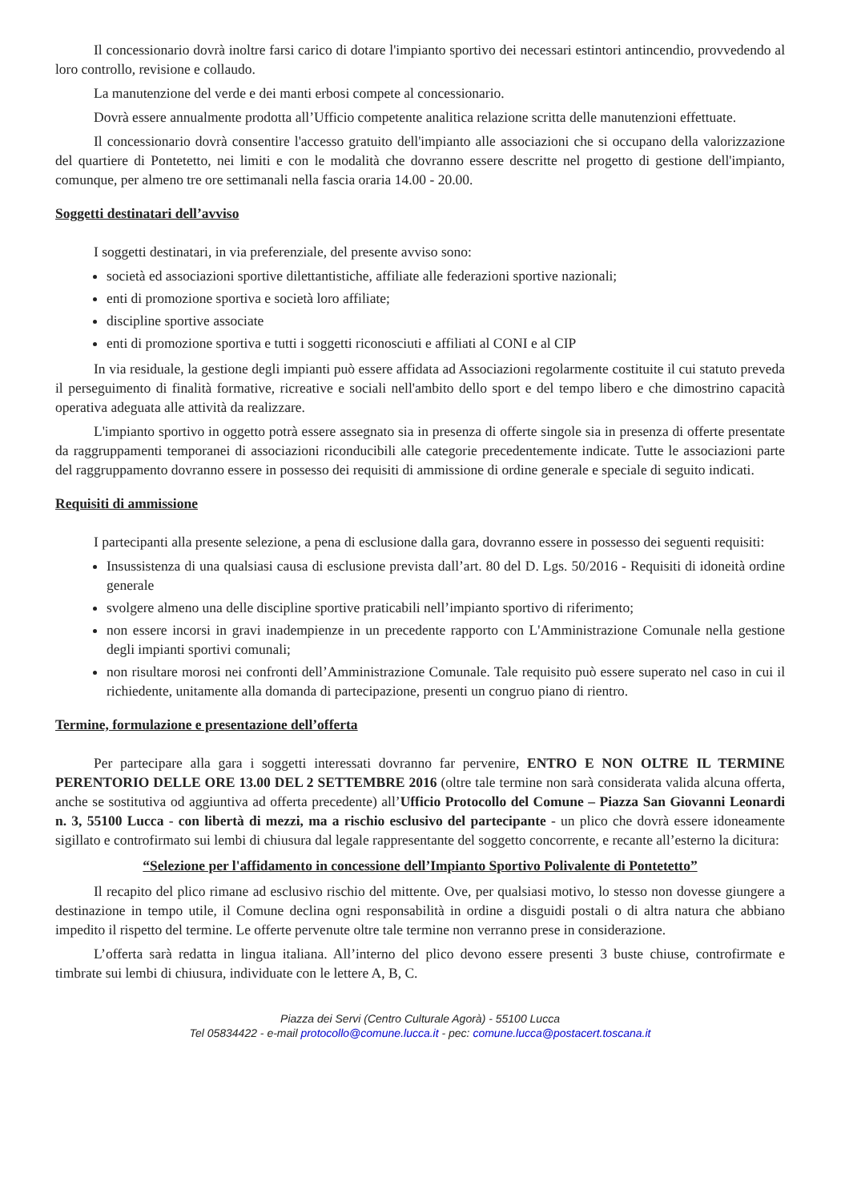Il concessionario dovrà inoltre farsi carico di dotare l'impianto sportivo dei necessari estintori antincendio, provvedendo al loro controllo, revisione e collaudo.
La manutenzione del verde e dei manti erbosi compete al concessionario.
Dovrà essere annualmente prodotta all’Ufficio competente analitica relazione scritta delle manutenzioni effettuate.
Il concessionario dovrà consentire l'accesso gratuito dell'impianto alle associazioni che si occupano della valorizzazione del quartiere di Pontetetto, nei limiti e con le modalità che dovranno essere descritte nel progetto di gestione dell'impianto, comunque, per almeno tre ore settimanali nella fascia oraria 14.00 - 20.00.
Soggetti destinatari dell’avviso
I soggetti destinatari, in via preferenziale, del presente avviso sono:
società ed associazioni sportive dilettantistiche, affiliate alle federazioni sportive nazionali;
enti di promozione sportiva e società loro affiliate;
discipline sportive associate
enti di promozione sportiva e tutti i soggetti riconosciuti e affiliati al CONI e al CIP
In via residuale, la gestione degli impianti può essere affidata ad Associazioni regolarmente costituite il cui statuto preveda il perseguimento di finalità formative, ricreative e sociali nell'ambito dello sport e del tempo libero e che dimostrino capacità operativa adeguata alle attività da realizzare.
L'impianto sportivo in oggetto potrà essere assegnato sia in presenza di offerte singole sia in presenza di offerte presentate da raggruppamenti temporanei di associazioni riconducibili alle categorie precedentemente indicate. Tutte le associazioni parte del raggruppamento dovranno essere in possesso dei requisiti di ammissione di ordine generale e speciale di seguito indicati.
Requisiti di ammissione
I partecipanti alla presente selezione, a pena di esclusione dalla gara, dovranno essere in possesso dei seguenti requisiti:
Insussistenza di una qualsiasi causa di esclusione prevista dall’art. 80 del D. Lgs. 50/2016 - Requisiti di idoneità ordine generale
svolgere almeno una delle discipline sportive praticabili nell’impianto sportivo di riferimento;
non essere incorsi in gravi inadempienze in un precedente rapporto con L'Amministrazione Comunale nella gestione degli impianti sportivi comunali;
non risultare morosi nei confronti dell’Amministrazione Comunale. Tale requisito può essere superato nel caso in cui il richiedente, unitamente alla domanda di partecipazione, presenti un congruo piano di rientro.
Termine, formulazione e presentazione dell’offerta
Per partecipare alla gara i soggetti interessati dovranno far pervenire, ENTRO E NON OLTRE IL TERMINE PERENTORIO DELLE ORE 13.00 DEL 2 SETTEMBRE 2016 (oltre tale termine non sarà considerata valida alcuna offerta, anche se sostitutiva od aggiuntiva ad offerta precedente) all’Ufficio Protocollo del Comune – Piazza San Giovanni Leonardi n. 3, 55100 Lucca - con libertà di mezzi, ma a rischio esclusivo del partecipante - un plico che dovrà essere idoneamente sigillato e controfirmato sui lembi di chiusura dal legale rappresentante del soggetto concorrente, e recante all’esterno la dicitura:
“Selezione per l'affidamento in concessione dell’Impianto Sportivo Polivalente di Pontetetto”
Il recapito del plico rimane ad esclusivo rischio del mittente. Ove, per qualsiasi motivo, lo stesso non dovesse giungere a destinazione in tempo utile, il Comune declina ogni responsabilità in ordine a disguidi postali o di altra natura che abbiano impedito il rispetto del termine. Le offerte pervenute oltre tale termine non verranno prese in considerazione.
L’offerta sarà redatta in lingua italiana. All’interno del plico devono essere presenti 3 buste chiuse, controfirmate e timbrate sui lembi di chiusura, individuate con le lettere A, B, C.
Piazza dei Servi (Centro Culturale Agorà) - 55100 Lucca
Tel 05834422 - e-mail protocollo@comune.lucca.it - pec: comune.lucca@postacert.toscana.it